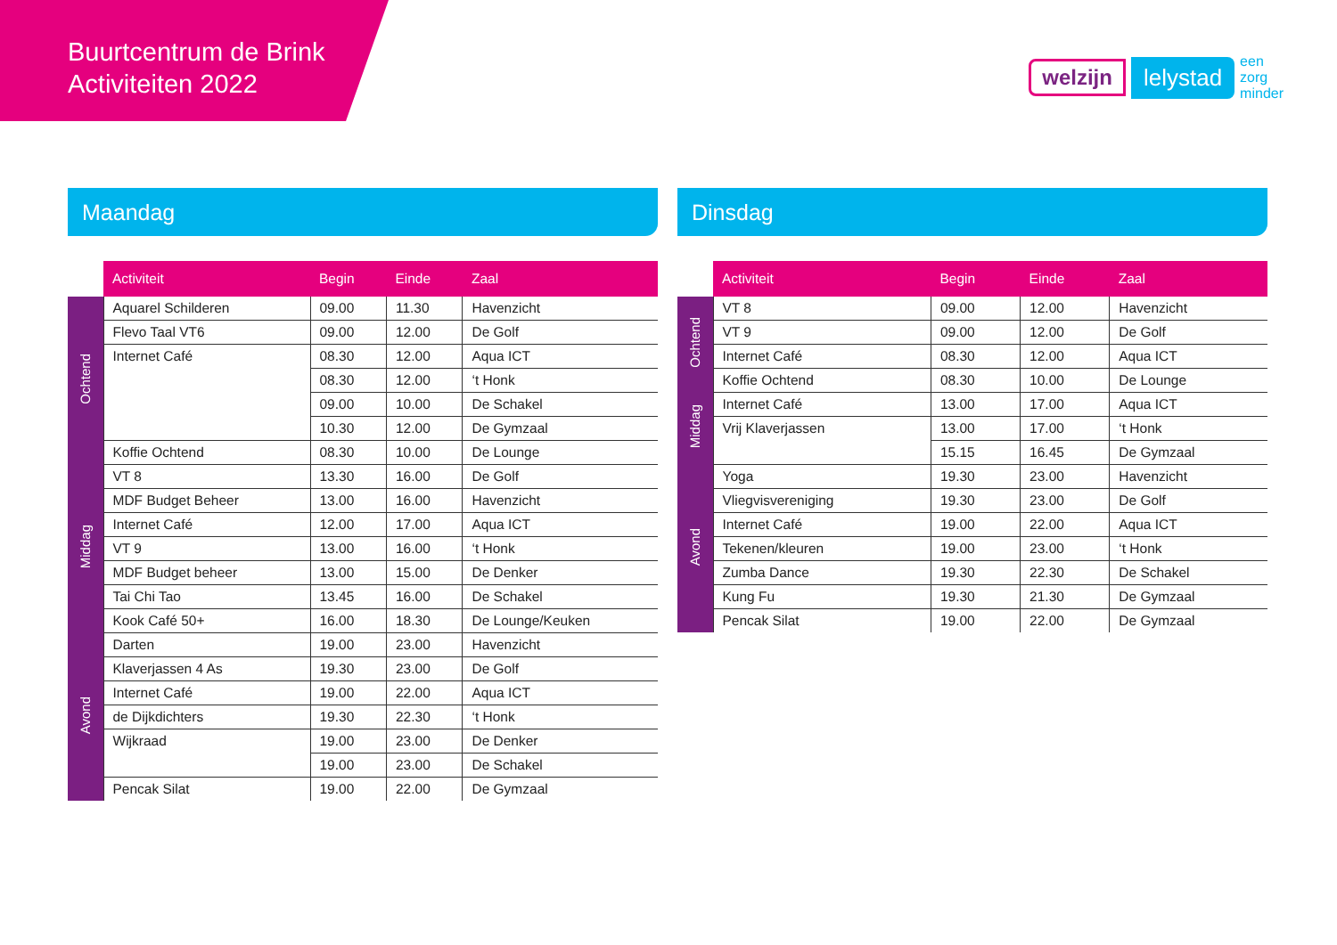Buurtcentrum de Brink
Activiteiten 2022
welzijn lelystad een
zorg
minder
Maandag
| | Activiteit | Begin | Einde | Zaal |
| --- | --- | --- | --- | --- |
| Ochtend | Aquarel Schilderen | 09.00 | 11.30 | Havenzicht |
| | Flevo Taal VT6 | 09.00 | 12.00 | De Golf |
| | Internet Café | 08.30 | 12.00 | Aqua ICT |
| | | 08.30 | 12.00 | ‘t Honk |
| | | 09.00 | 10.00 | De Schakel |
| | | 10.30 | 12.00 | De Gymzaal |
| | Koffie Ochtend | 08.30 | 10.00 | De Lounge |
| Middag | VT 8 | 13.30 | 16.00 | De Golf |
| | MDF Budget Beheer | 13.00 | 16.00 | Havenzicht |
| | Internet Café | 12.00 | 17.00 | Aqua ICT |
| | VT 9 | 13.00 | 16.00 | ‘t Honk |
| | MDF Budget beheer | 13.00 | 15.00 | De Denker |
| | Tai Chi Tao | 13.45 | 16.00 | De Schakel |
| | Kook Café 50+ | 16.00 | 18.30 | De Lounge/Keuken |
| Avond | Darten | 19.00 | 23.00 | Havenzicht |
| | Klaverjassen 4 As | 19.30 | 23.00 | De Golf |
| | Internet Café | 19.00 | 22.00 | Aqua ICT |
| | de Dijkdichters | 19.30 | 22.30 | ‘t Honk |
| | Wijkraad | 19.00 | 23.00 | De Denker |
| | | 19.00 | 23.00 | De Schakel |
| | Pencak Silat | 19.00 | 22.00 | De Gymzaal |
Dinsdag
| | Activiteit | Begin | Einde | Zaal |
| --- | --- | --- | --- | --- |
| Ochtend | VT 8 | 09.00 | 12.00 | Havenzicht |
| | VT 9 | 09.00 | 12.00 | De Golf |
| | Internet Café | 08.30 | 12.00 | Aqua ICT |
| | Koffie Ochtend | 08.30 | 10.00 | De Lounge |
| Middag | Internet Café | 13.00 | 17.00 | Aqua ICT |
| | Vrij Klaverjassen | 13.00 | 17.00 | ‘t Honk |
| | | 15.15 | 16.45 | De Gymzaal |
| Avond | Yoga | 19.30 | 23.00 | Havenzicht |
| | Vliegvisvereniging | 19.30 | 23.00 | De Golf |
| | Internet Café | 19.00 | 22.00 | Aqua ICT |
| | Tekenen/kleuren | 19.00 | 23.00 | ‘t Honk |
| | Zumba Dance | 19.30 | 22.30 | De Schakel |
| | Kung Fu | 19.30 | 21.30 | De Gymzaal |
| | Pencak Silat | 19.00 | 22.00 | De Gymzaal |